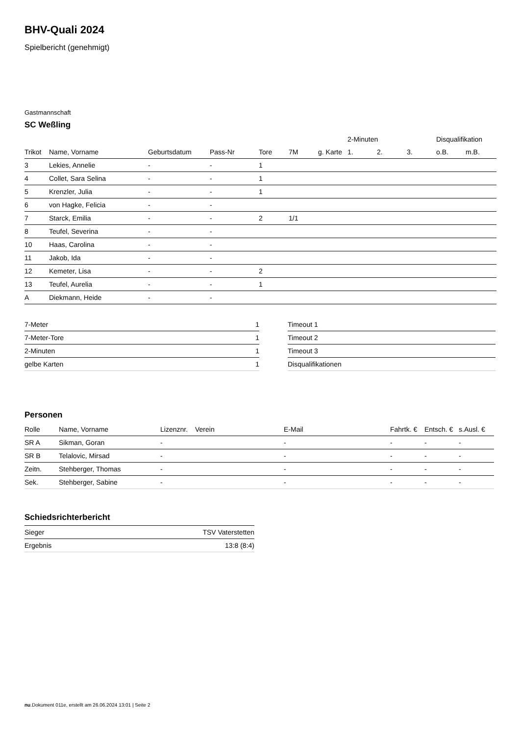BHV-Quali 2024
Spielbericht (genehmigt)
Gastmannschaft
SC Weßling
| | | | | | | | 2-Minuten | | | Disqualifikation | |
| --- | --- | --- | --- | --- | --- | --- | --- | --- | --- | --- | --- |
| Trikot | Name, Vorname | Geburtsdatum | Pass-Nr | Tore | 7M | g. Karte | 1. | 2. | 3. | o.B. | m.B. |
| 3 | Lekies, Annelie | - | - | 1 | | | | | | | |
| 4 | Collet, Sara Selina | - | - | 1 | | | | | | | |
| 5 | Krenzler, Julia | - | - | 1 | | | | | | | |
| 6 | von Hagke, Felicia | - | - | | | | | | | | |
| 7 | Starck, Emilia | - | - | 2 | 1/1 | | | | | | |
| 8 | Teufel, Severina | - | - | | | | | | | | |
| 10 | Haas, Carolina | - | - | | | | | | | | |
| 11 | Jakob, Ida | - | - | | | | | | | | |
| 12 | Kemeter, Lisa | - | - | 2 | | | | | | | |
| 13 | Teufel, Aurelia | - | - | 1 | | | | | | | |
| A | Diekmann, Heide | - | - | | | | | | | | |
| 7-Meter | 1 |
| 7-Meter-Tore | 1 |
| 2-Minuten | 1 |
| gelbe Karten | 1 |
| Timeout 1 |
| Timeout 2 |
| Timeout 3 |
| Disqualifikationen |
Personen
| Rolle | Name, Vorname | Lizenznr. | Verein | E-Mail | Fahrtk. € | Entsch. € | s.Ausl. € |
| --- | --- | --- | --- | --- | --- | --- | --- |
| SR A | Sikman, Goran | - | | - | - | - | - |
| SR B | Telalovic, Mirsad | - | | - | - | - | - |
| Zeitn. | Stehberger, Thomas | - | | - | - | - | - |
| Sek. | Stehberger, Sabine | - | | - | - | - | - |
Schiedsrichterbericht
| Sieger | TSV Vaterstetten |
| Ergebnis | 13:8 (8:4) |
nu.Dokument 011e, erstellt am 26.06.2024 13:01 | Seite 2